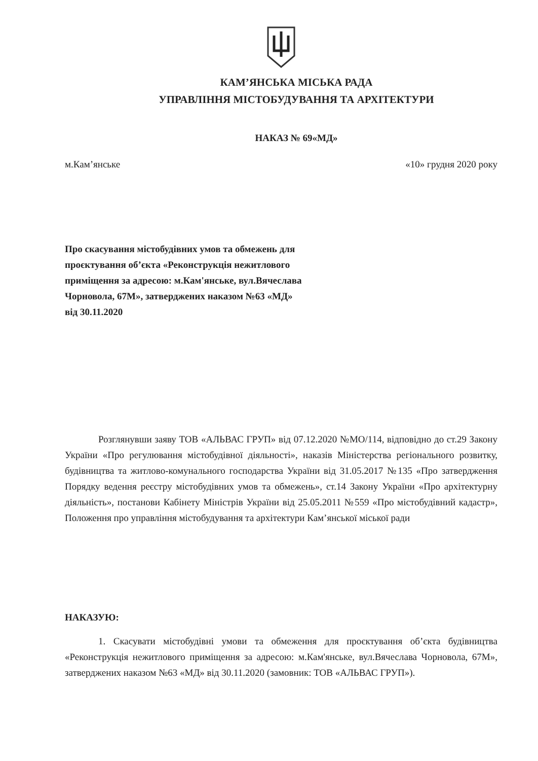КАМ’ЯНСЬКА МІСЬКА РАДА
УПРАВЛІННЯ МІСТОБУДУВАННЯ ТА АРХІТЕКТУРИ
НАКАЗ № 69«МД»
м.Кам’янське «10» грудня 2020 року
Про скасування містобудівних умов та обмежень для проєктування об’єкта «Реконструкція нежитлового приміщення за адресою: м.Кам'янське, вул.Вячеслава Чорновола, 67М», затверджених наказом №63 «МД» від 30.11.2020
Розглянувши заяву ТОВ «АЛЬВАС ГРУП» від 07.12.2020 №МО/114, відповідно до ст.29 Закону України «Про регулювання містобудівної діяльності», наказів Міністерства регіонального розвитку, будівництва та житлово-комунального господарства України від 31.05.2017 №135 «Про затвердження Порядку ведення реєстру містобудівних умов та обмежень», ст.14 Закону України «Про архітектурну діяльність», постанови Кабінету Міністрів України від 25.05.2011 №559 «Про містобудівний кадастр», Положення про управління містобудування та архітектури Кам’янської міської ради
НАКАЗУЮ:
1. Скасувати містобудівні умови та обмеження для проєктування об’єкта будівництва «Реконструкція нежитлового приміщення за адресою: м.Кам'янське, вул.Вячеслава Чорновола, 67М», затверджених наказом №63 «МД» від 30.11.2020 (замовник: ТОВ «АЛЬВАС ГРУП»).